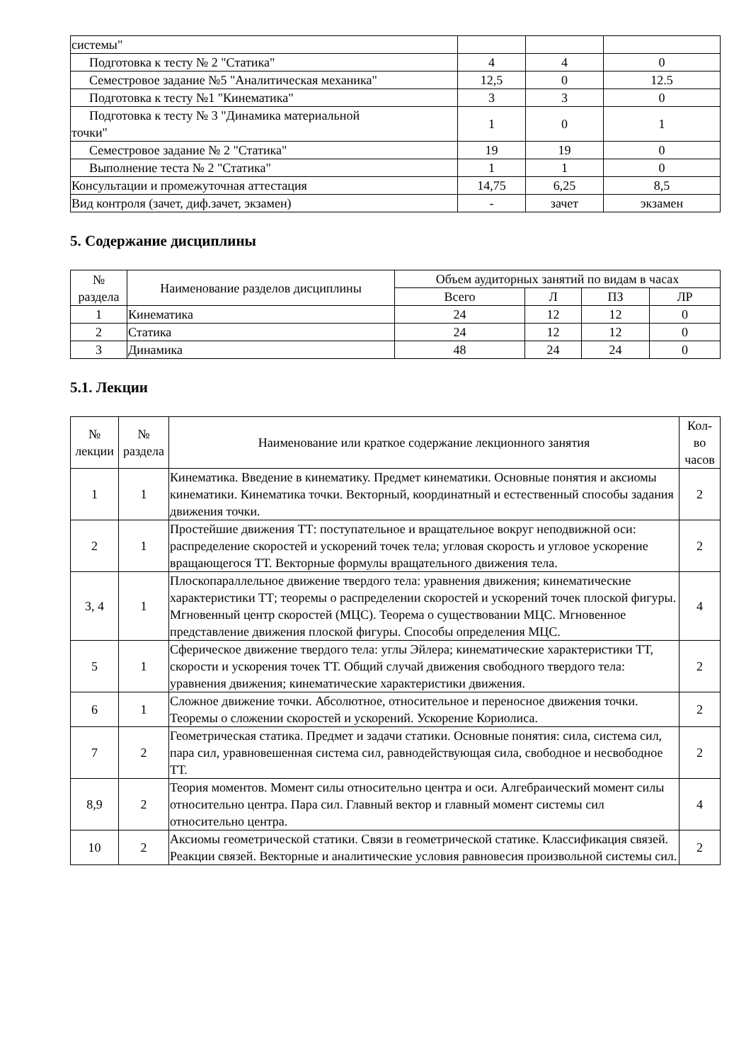| системы" | | | |
| Подготовка к тесту № 2 "Статика" | 4 | 4 | 0 |
| Семестровое задание №5 "Аналитическая механика" | 12,5 | 0 | 12.5 |
| Подготовка к тесту №1 "Кинематика" | 3 | 3 | 0 |
| Подготовка к тесту № 3 "Динамика материальной точки" | 1 | 0 | 1 |
| Семестровое задание № 2 "Статика" | 19 | 19 | 0 |
| Выполнение теста № 2 "Статика" | 1 | 1 | 0 |
| Консультации и промежуточная аттестация | 14,75 | 6,25 | 8,5 |
| Вид контроля (зачет, диф.зачет, экзамен) | - | зачет | экзамен |
5. Содержание дисциплины
| № раздела | Наименование разделов дисциплины | Объем аудиторных занятий по видам в часах | | | |
| --- | --- | --- | --- | --- | --- |
| | | Всего | Л | ПЗ | ЛР |
| 1 | Кинематика | 24 | 12 | 12 | 0 |
| 2 | Статика | 24 | 12 | 12 | 0 |
| 3 | Динамика | 48 | 24 | 24 | 0 |
5.1. Лекции
| № лекции | № раздела | Наименование или краткое содержание лекционного занятия | Кол- во часов |
| --- | --- | --- | --- |
| 1 | 1 | Кинематика. Введение в кинематику. Предмет кинематики. Основные понятия и аксиомы кинематики. Кинематика точки. Векторный, координатный и естественный способы задания движения точки. | 2 |
| 2 | 1 | Простейшие движения ТТ: поступательное и вращательное вокруг неподвижной оси: распределение скоростей и ускорений точек тела; угловая скорость и угловое ускорение вращающегося ТТ. Векторные формулы вращательного движения тела. | 2 |
| 3, 4 | 1 | Плоскопараллельное движение твердого тела: уравнения движения; кинематические характеристики ТТ; теоремы о распределении скоростей и ускорений точек плоской фигуры. Мгновенный центр скоростей (МЦС). Теорема о существовании МЦС. Мгновенное представление движения плоской фигуры. Способы определения МЦС. | 4 |
| 5 | 1 | Сферическое движение твердого тела: углы Эйлера; кинематические характеристики ТТ, скорости и ускорения точек ТТ. Общий случай движения свободного твердого тела: уравнения движения; кинематические характеристики движения. | 2 |
| 6 | 1 | Сложное движение точки. Абсолютное, относительное и переносное движения точки. Теоремы о сложении скоростей и ускорений. Ускорение Кориолиса. | 2 |
| 7 | 2 | Геометрическая статика. Предмет и задачи статики. Основные понятия: сила, система сил, пара сил, уравновешенная система сил, равнодействующая сила, свободное и несвободное ТТ. | 2 |
| 8,9 | 2 | Теория моментов. Момент силы относительно центра и оси. Алгебраический момент силы относительно центра. Пара сил. Главный вектор и главный момент системы сил относительно центра. | 4 |
| 10 | 2 | Аксиомы геометрической статики. Связи в геометрической статике. Классификация связей. Реакции связей. Векторные и аналитические условия равновесия произвольной системы сил. | 2 |